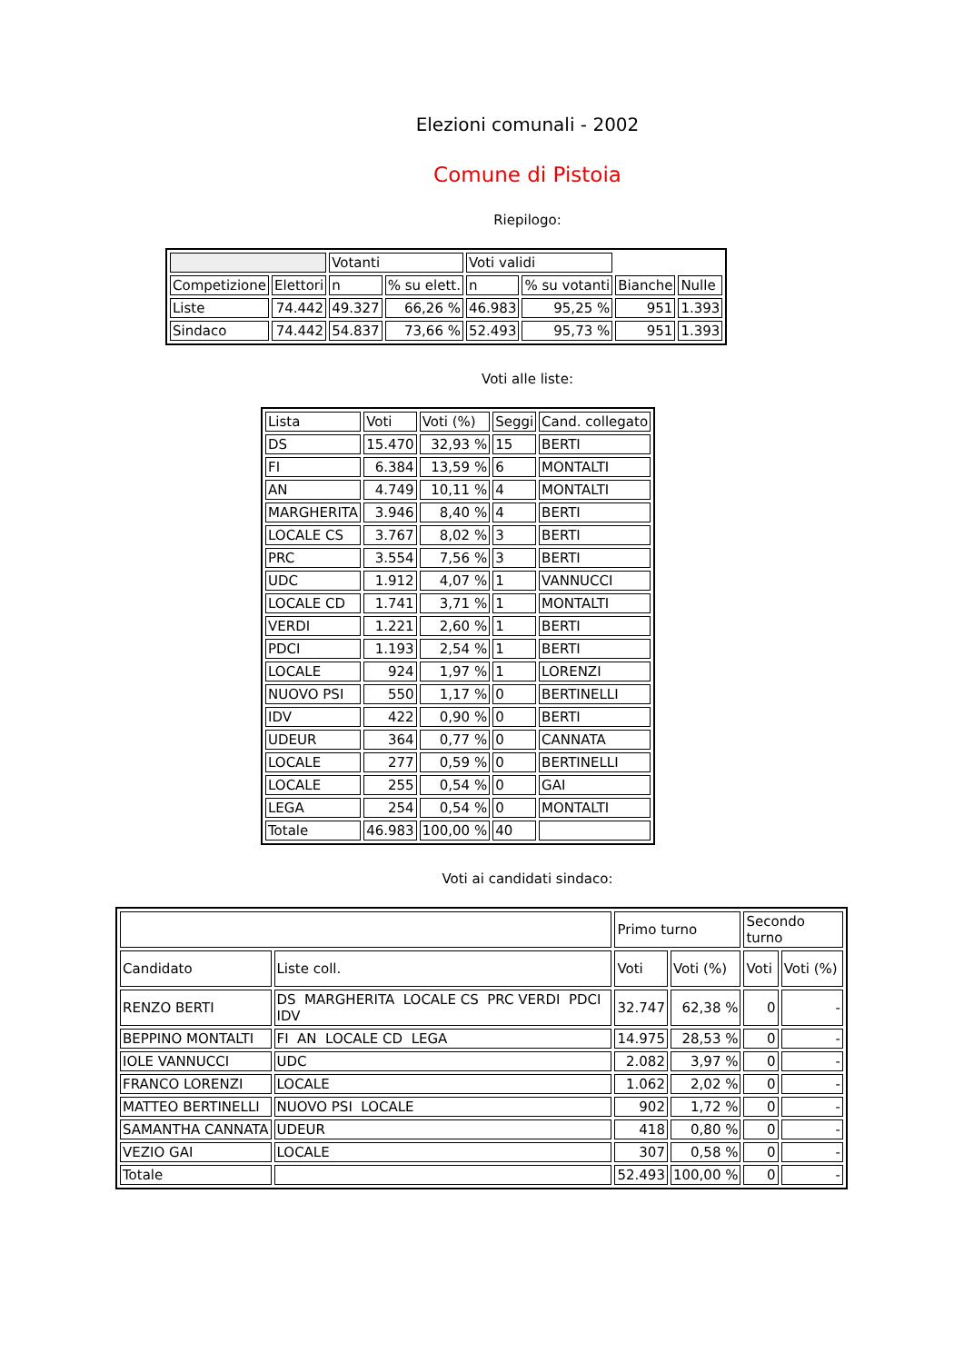Elezioni comunali - 2002
Comune di Pistoia
Riepilogo:
| | | Votanti | | Voti validi | | | |
| --- | --- | --- | --- | --- | --- | --- | --- |
| Competizione | Elettori | n | % su elett. | n | % su votanti | Bianche | Nulle |
| Liste | 74.442 | 49.327 | 66,26 % | 46.983 | 95,25 % | 951 | 1.393 |
| Sindaco | 74.442 | 54.837 | 73,66 % | 52.493 | 95,73 % | 951 | 1.393 |
Voti alle liste:
| Lista | Voti | Voti (%) | Seggi | Cand. collegato |
| --- | --- | --- | --- | --- |
| DS | 15.470 | 32,93 % | 15 | BERTI |
| FI | 6.384 | 13,59 % | 6 | MONTALTI |
| AN | 4.749 | 10,11 % | 4 | MONTALTI |
| MARGHERITA | 3.946 | 8,40 % | 4 | BERTI |
| LOCALE CS | 3.767 | 8,02 % | 3 | BERTI |
| PRC | 3.554 | 7,56 % | 3 | BERTI |
| UDC | 1.912 | 4,07 % | 1 | VANNUCCI |
| LOCALE CD | 1.741 | 3,71 % | 1 | MONTALTI |
| VERDI | 1.221 | 2,60 % | 1 | BERTI |
| PDCI | 1.193 | 2,54 % | 1 | BERTI |
| LOCALE | 924 | 1,97 % | 1 | LORENZI |
| NUOVO PSI | 550 | 1,17 % | 0 | BERTINELLI |
| IDV | 422 | 0,90 % | 0 | BERTI |
| UDEUR | 364 | 0,77 % | 0 | CANNATA |
| LOCALE | 277 | 0,59 % | 0 | BERTINELLI |
| LOCALE | 255 | 0,54 % | 0 | GAI |
| LEGA | 254 | 0,54 % | 0 | MONTALTI |
| Totale | 46.983 | 100,00 % | 40 | |
Voti ai candidati sindaco:
| | | Primo turno | | Secondo turno | |
| --- | --- | --- | --- | --- | --- |
| Candidato | Liste coll. | Voti | Voti (%) | Voti | Voti (%) |
| RENZO BERTI | DS MARGHERITA LOCALE CS PRC VERDI PDCI IDV | 32.747 | 62,38 % | 0 | - |
| BEPPINO MONTALTI | FI AN LOCALE CD LEGA | 14.975 | 28,53 % | 0 | - |
| IOLE VANNUCCI | UDC | 2.082 | 3,97 % | 0 | - |
| FRANCO LORENZI | LOCALE | 1.062 | 2,02 % | 0 | - |
| MATTEO BERTINELLI | NUOVO PSI LOCALE | 902 | 1,72 % | 0 | - |
| SAMANTHA CANNATA | UDEUR | 418 | 0,80 % | 0 | - |
| VEZIO GAI | LOCALE | 307 | 0,58 % | 0 | - |
| Totale | | 52.493 | 100,00 % | 0 | - |